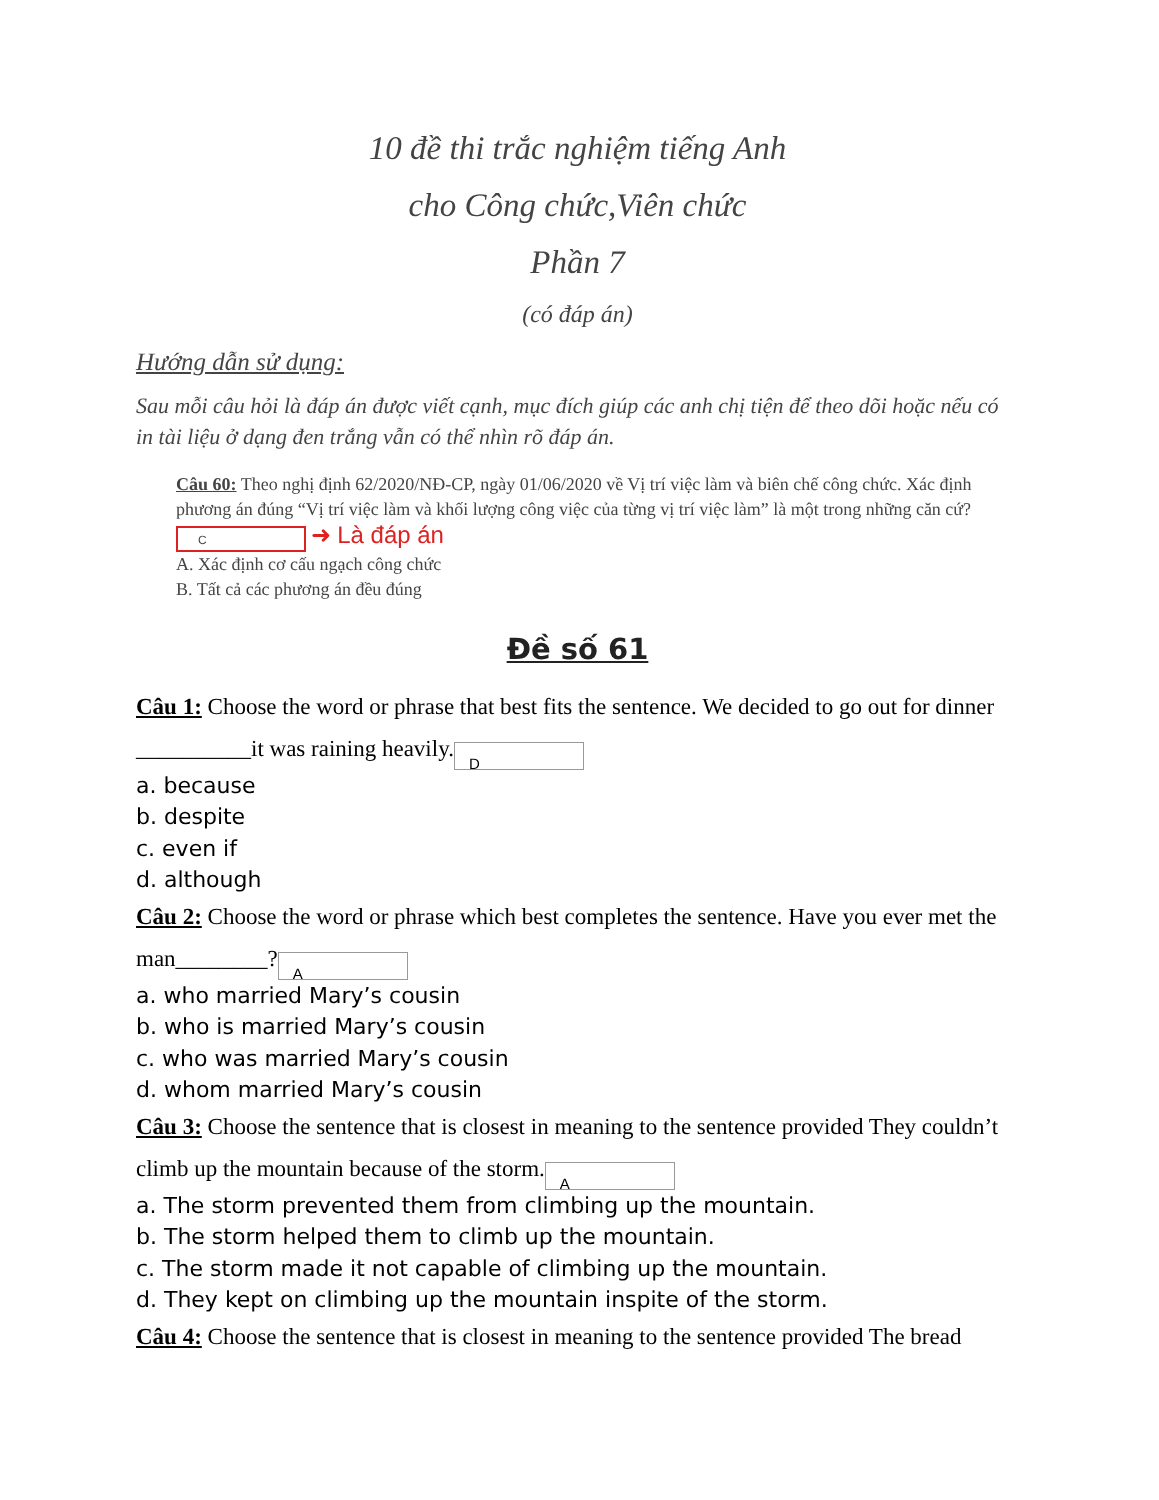10 đề thi trắc nghiệm tiếng Anh
cho Công chức,Viên chức
Phần 7
(có đáp án)
Hướng dẫn sử dụng:
Sau mỗi câu hỏi là đáp án được viết cạnh, mục đích giúp các anh chị tiện để theo dõi hoặc nếu có in tài liệu ở dạng đen trắng vẫn có thể nhìn rõ đáp án.
Câu 60: Theo nghị định 62/2020/NĐ-CP, ngày 01/06/2020 về Vị trí việc làm và biên chế công chức. Xác định phương án đúng “Vị trí việc làm và khối lượng công việc của từng vị trí việc làm” là một trong những căn cứ? C ➜ Là đáp án
A. Xác định cơ cấu ngạch công chức
B. Tất cả các phương án đều đúng
Đề số 61
Câu 1: Choose the word or phrase that best fits the sentence. We decided to go out for dinner __________it was raining heavily. D
a. because
b. despite
c. even if
d. although
Câu 2: Choose the word or phrase which best completes the sentence. Have you ever met the man________? A
a. who married Mary’s cousin
b. who is married Mary’s cousin
c. who was married Mary’s cousin
d. whom married Mary’s cousin
Câu 3: Choose the sentence that is closest in meaning to the sentence provided They couldn’t climb up the mountain because of the storm. A
a. The storm prevented them from climbing up the mountain.
b. The storm helped them to climb up the mountain.
c. The storm made it not capable of climbing up the mountain.
d. They kept on climbing up the mountain inspite of the storm.
Câu 4: Choose the sentence that is closest in meaning to the sentence provided The bread